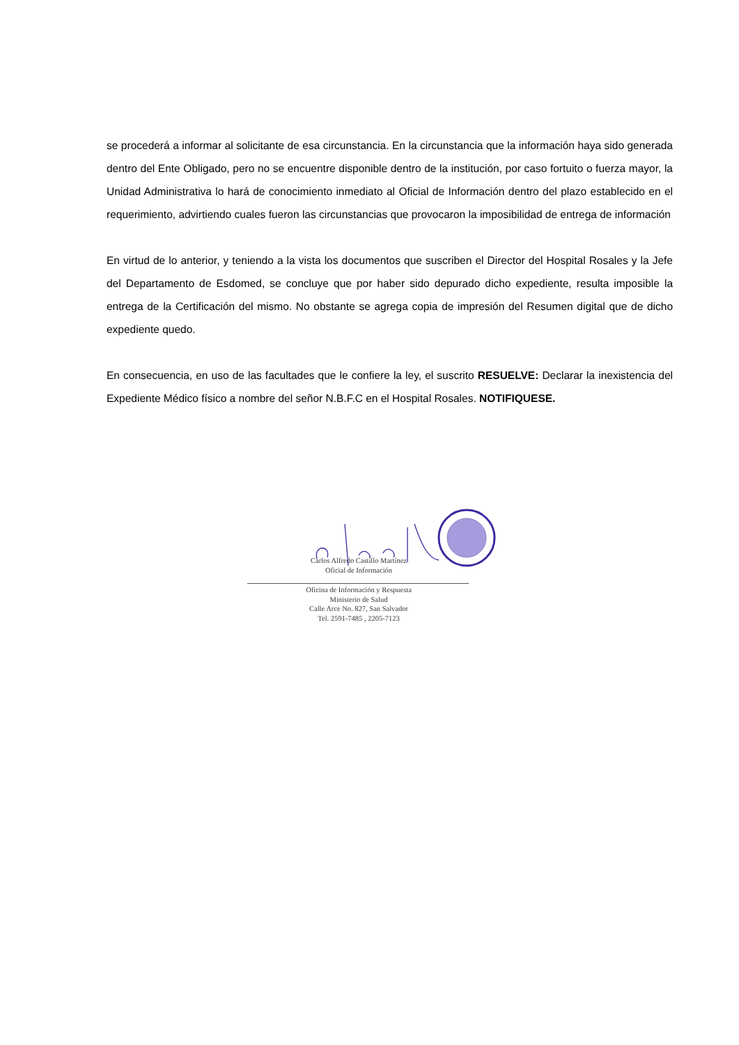se procederá a informar al solicitante de esa circunstancia. En la circunstancia que la información haya sido generada dentro del Ente Obligado, pero no se encuentre disponible dentro de la institución, por caso fortuito o fuerza mayor, la Unidad Administrativa lo hará de conocimiento inmediato al Oficial de Información dentro del plazo establecido en el requerimiento, advirtiendo cuales fueron las circunstancias que provocaron la imposibilidad de entrega de información
En virtud de lo anterior, y teniendo a la vista los documentos que suscriben el Director del Hospital Rosales y la Jefe del Departamento de Esdomed, se concluye que por haber sido depurado dicho expediente, resulta imposible la entrega de la Certificación del mismo. No obstante se agrega copia de impresión del Resumen digital que de dicho expediente quedo.
En consecuencia, en uso de las facultades que le confiere la ley, el suscrito RESUELVE: Declarar la inexistencia del Expediente Médico físico a nombre del señor N.B.F.C en el Hospital Rosales. NOTIFIQUESE.
Carlos Alfredo Castillo Martínez
Oficial de Información
Oficina de Información y Respuesta
Ministerio de Salud
Calle Arce No. 827, San Salvador
Tel. 2591-7485 , 2205-7123